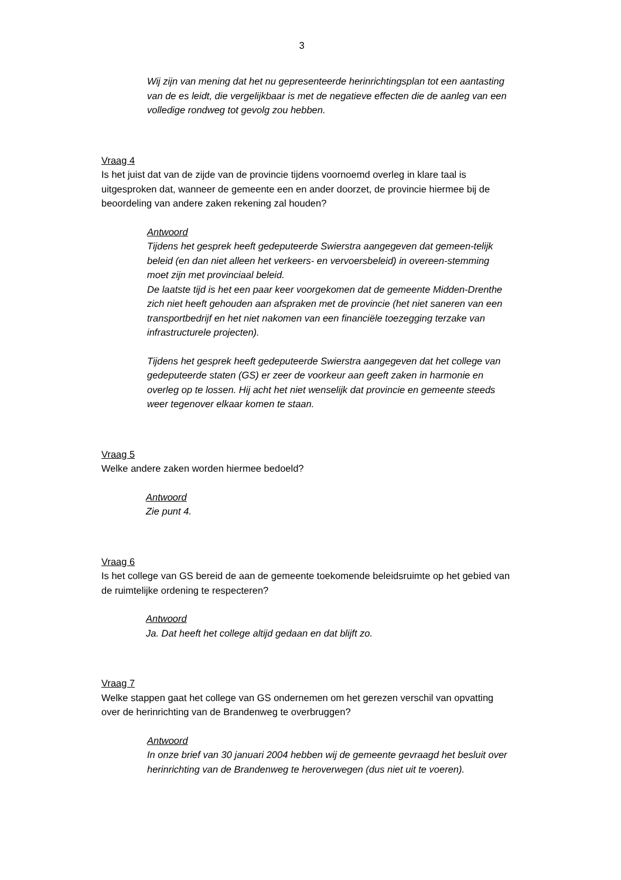3
Wij zijn van mening dat het nu gepresenteerde herinrichtingsplan tot een aantasting van de es leidt, die vergelijkbaar is met de negatieve effecten die de aanleg van een volledige rondweg tot gevolg zou hebben.
Vraag 4
Is het juist dat van de zijde van de provincie tijdens voornoemd overleg in klare taal is uitgesproken dat, wanneer de gemeente een en ander doorzet, de provincie hiermee bij de beoordeling van andere zaken rekening zal houden?
Antwoord
Tijdens het gesprek heeft gedeputeerde Swierstra aangegeven dat gemeen-telijk beleid (en dan niet alleen het verkeers- en vervoersbeleid) in overeen-stemming moet zijn met provinciaal beleid.
De laatste tijd is het een paar keer voorgekomen dat de gemeente Midden-Drenthe zich niet heeft gehouden aan afspraken met de provincie (het niet saneren van een transportbedrijf en het niet nakomen van een financiële toezegging terzake van infrastructurele projecten).
Tijdens het gesprek heeft gedeputeerde Swierstra aangegeven dat het college van gedeputeerde staten (GS) er zeer de voorkeur aan geeft zaken in harmonie en overleg op te lossen. Hij acht het niet wenselijk dat provincie en gemeente steeds weer tegenover elkaar komen te staan.
Vraag 5
Welke andere zaken worden hiermee bedoeld?
Antwoord
Zie punt 4.
Vraag 6
Is het college van GS bereid de aan de gemeente toekomende beleidsruimte op het gebied van de ruimtelijke ordening te respecteren?
Antwoord
Ja. Dat heeft het college altijd gedaan en dat blijft zo.
Vraag 7
Welke stappen gaat het college van GS ondernemen om het gerezen verschil van opvatting over de herinrichting van de Brandenweg te overbruggen?
Antwoord
In onze brief van 30 januari 2004 hebben wij de gemeente gevraagd het besluit over herinrichting van de Brandenweg te heroverwegen (dus niet uit te voeren).